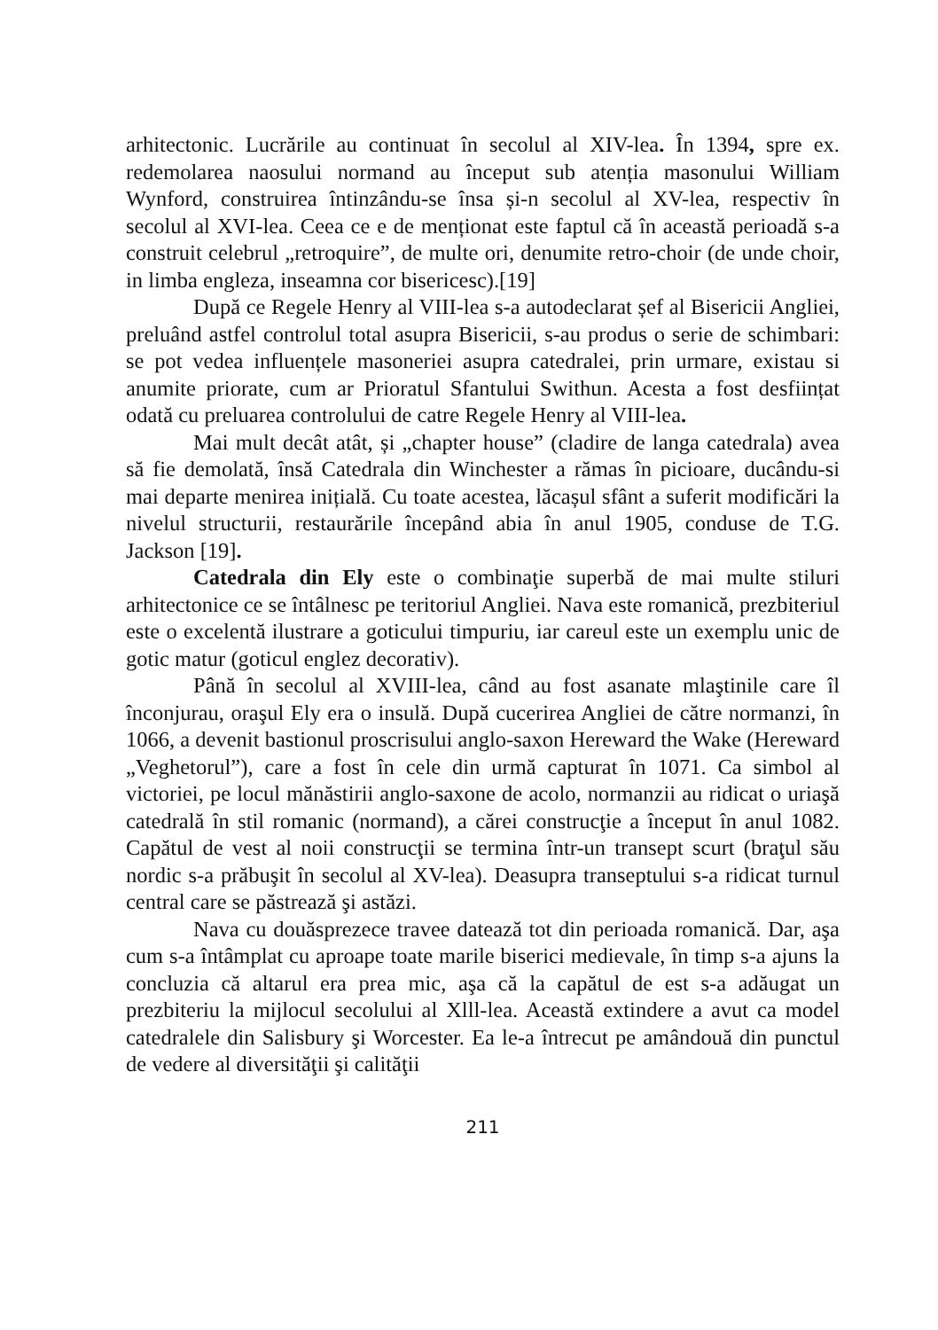arhitectonic. Lucrările au continuat în secolul al XIV-lea. În 1394, spre ex. redemolarea naosului normand au început sub atenția masonului William Wynford, construirea întinzându-se însa și-n secolul al XV-lea, respectiv în secolul al XVI-lea. Ceea ce e de menționat este faptul că în această perioadă s-a construit celebrul „retroquire”, de multe ori, denumite retro-choir (de unde choir, in limba engleza, inseamna cor bisericesc).[19]
După ce Regele Henry al VIII-lea s-a autodeclarat șef al Bisericii Angliei, preluând astfel controlul total asupra Bisericii, s-au produs o serie de schimbari: se pot vedea influențele masoneriei asupra catedralei, prin urmare, existau si anumite priorate, cum ar Prioratul Sfantului Swithun. Acesta a fost desființat odată cu preluarea controlului de catre Regele Henry al VIII-lea.
Mai mult decât atât, și „chapter house” (cladire de langa catedrala) avea să fie demolată, însă Catedrala din Winchester a rămas în picioare, ducându-si mai departe menirea inițială. Cu toate acestea, lăcașul sfânt a suferit modificări la nivelul structurii, restaurările începând abia în anul 1905, conduse de T.G. Jackson [19].
Catedrala din Ely este o combinaţie superbă de mai multe stiluri arhitectonice ce se întâlnesc pe teritoriul Angliei. Nava este romanică, prezbiteriul este o excelentă ilustrare a goticului timpuriu, iar careul este un exemplu unic de gotic matur (goticul englez decorativ).
Până în secolul al XVIII-lea, când au fost asanate mlaştinile care îl înconjurau, oraşul Ely era o insulă. După cucerirea Angliei de către normanzi, în 1066, a devenit bastionul proscrisului anglo-saxon Hereward the Wake (Hereward „Veghetorul”), care a fost în cele din urmă capturat în 1071. Ca simbol al victoriei, pe locul mănăstirii anglo-saxone de acolo, normanzii au ridicat o uriaşă catedrală în stil romanic (normand), a cărei construcţie a început în anul 1082. Capătul de vest al noii construcţii se termina într-un transept scurt (braţul său nordic s-a prăbuşit în secolul al XV-lea). Deasupra transeptului s-a ridicat turnul central care se păstrează şi astăzi.
Nava cu douăsprezece travee datează tot din perioada romanică. Dar, aşa cum s-a întâmplat cu aproape toate marile biserici medievale, în timp s-a ajuns la concluzia că altarul era prea mic, aşa că la capătul de est s-a adăugat un prezbiteriu la mijlocul secolului al Xlll-lea. Această extindere a avut ca model catedralele din Salisbury şi Worcester. Ea le-a întrecut pe amândouă din punctul de vedere al diversităţii şi calităţii
211